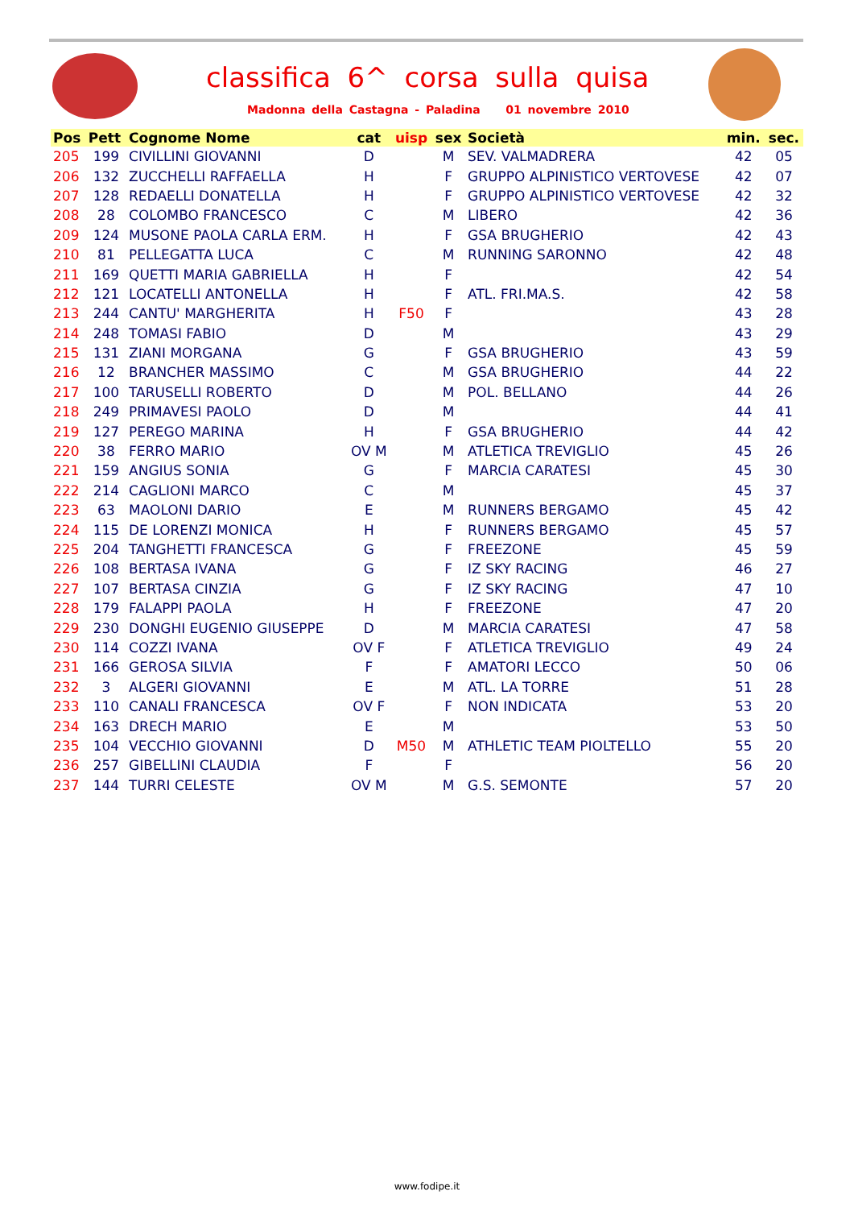classifica 6^ corsa sulla quisa
Madonna della Castagna - Paladina 01 novembre 2010
| Pos | Pett | Cognome Nome | cat | uisp | sex | Società | min. | sec. |
| --- | --- | --- | --- | --- | --- | --- | --- | --- |
| 205 | 199 | CIVILLINI GIOVANNI | D | | M | SEV. VALMADRERA | 42 | 05 |
| 206 | 132 | ZUCCHELLI RAFFAELLA | H | | F | GRUPPO ALPINISTICO VERTOVESE | 42 | 07 |
| 207 | 128 | REDAELLI DONATELLA | H | | F | GRUPPO ALPINISTICO VERTOVESE | 42 | 32 |
| 208 | 28 | COLOMBO FRANCESCO | C | | M | LIBERO | 42 | 36 |
| 209 | 124 | MUSONE PAOLA CARLA ERM. | H | | F | GSA BRUGHERIO | 42 | 43 |
| 210 | 81 | PELLEGATTA LUCA | C | | M | RUNNING SARONNO | 42 | 48 |
| 211 | 169 | QUETTI MARIA GABRIELLA | H | | F | | 42 | 54 |
| 212 | 121 | LOCATELLI ANTONELLA | H | | F | ATL. FRI.MA.S. | 42 | 58 |
| 213 | 244 | CANTU' MARGHERITA | H | F50 | F | | 43 | 28 |
| 214 | 248 | TOMASI FABIO | D | | M | | 43 | 29 |
| 215 | 131 | ZIANI MORGANA | G | | F | GSA BRUGHERIO | 43 | 59 |
| 216 | 12 | BRANCHER MASSIMO | C | | M | GSA BRUGHERIO | 44 | 22 |
| 217 | 100 | TARUSELLI ROBERTO | D | | M | POL. BELLANO | 44 | 26 |
| 218 | 249 | PRIMAVESI PAOLO | D | | M | | 44 | 41 |
| 219 | 127 | PEREGO MARINA | H | | F | GSA BRUGHERIO | 44 | 42 |
| 220 | 38 | FERRO MARIO | OV M | | M | ATLETICA TREVIGLIO | 45 | 26 |
| 221 | 159 | ANGIUS SONIA | G | | F | MARCIA CARATESI | 45 | 30 |
| 222 | 214 | CAGLIONI MARCO | C | | M | | 45 | 37 |
| 223 | 63 | MAOLONI DARIO | E | | M | RUNNERS BERGAMO | 45 | 42 |
| 224 | 115 | DE LORENZI MONICA | H | | F | RUNNERS BERGAMO | 45 | 57 |
| 225 | 204 | TANGHETTI FRANCESCA | G | | F | FREEZONE | 45 | 59 |
| 226 | 108 | BERTASA IVANA | G | | F | IZ SKY RACING | 46 | 27 |
| 227 | 107 | BERTASA CINZIA | G | | F | IZ SKY RACING | 47 | 10 |
| 228 | 179 | FALAPPI PAOLA | H | | F | FREEZONE | 47 | 20 |
| 229 | 230 | DONGHI EUGENIO GIUSEPPE | D | | M | MARCIA CARATESI | 47 | 58 |
| 230 | 114 | COZZI IVANA | OV F | | F | ATLETICA TREVIGLIO | 49 | 24 |
| 231 | 166 | GEROSA SILVIA | F | | F | AMATORI LECCO | 50 | 06 |
| 232 | 3 | ALGERI GIOVANNI | E | | M | ATL. LA TORRE | 51 | 28 |
| 233 | 110 | CANALI FRANCESCA | OV F | | F | NON INDICATA | 53 | 20 |
| 234 | 163 | DRECH MARIO | E | | M | | 53 | 50 |
| 235 | 104 | VECCHIO GIOVANNI | D | M50 | M | ATHLETIC TEAM PIOLTELLO | 55 | 20 |
| 236 | 257 | GIBELLINI CLAUDIA | F | | F | | 56 | 20 |
| 237 | 144 | TURRI CELESTE | OV M | | M | G.S. SEMONTE | 57 | 20 |
www.fodipe.it